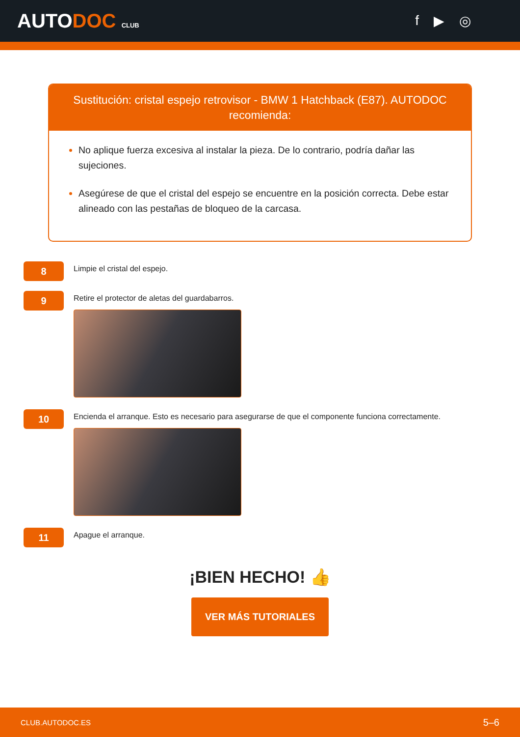AUTODOC CLUB
f ▶ ◎
Sustitución: cristal espejo retrovisor - BMW 1 Hatchback (E87). AUTODOC recomienda:
No aplique fuerza excesiva al instalar la pieza. De lo contrario, podría dañar las sujeciones.
Asegúrese de que el cristal del espejo se encuentre en la posición correcta. Debe estar alineado con las pestañas de bloqueo de la carcasa.
8
Limpie el cristal del espejo.
9
Retire el protector de aletas del guardabarros.
10
Encienda el arranque. Esto es necesario para asegurarse de que el componente funciona correctamente.
11
Apague el arranque.
¡BIEN HECHO! 👍
VER MÁS TUTORIALES
CLUB.AUTODOC.ES 5–6